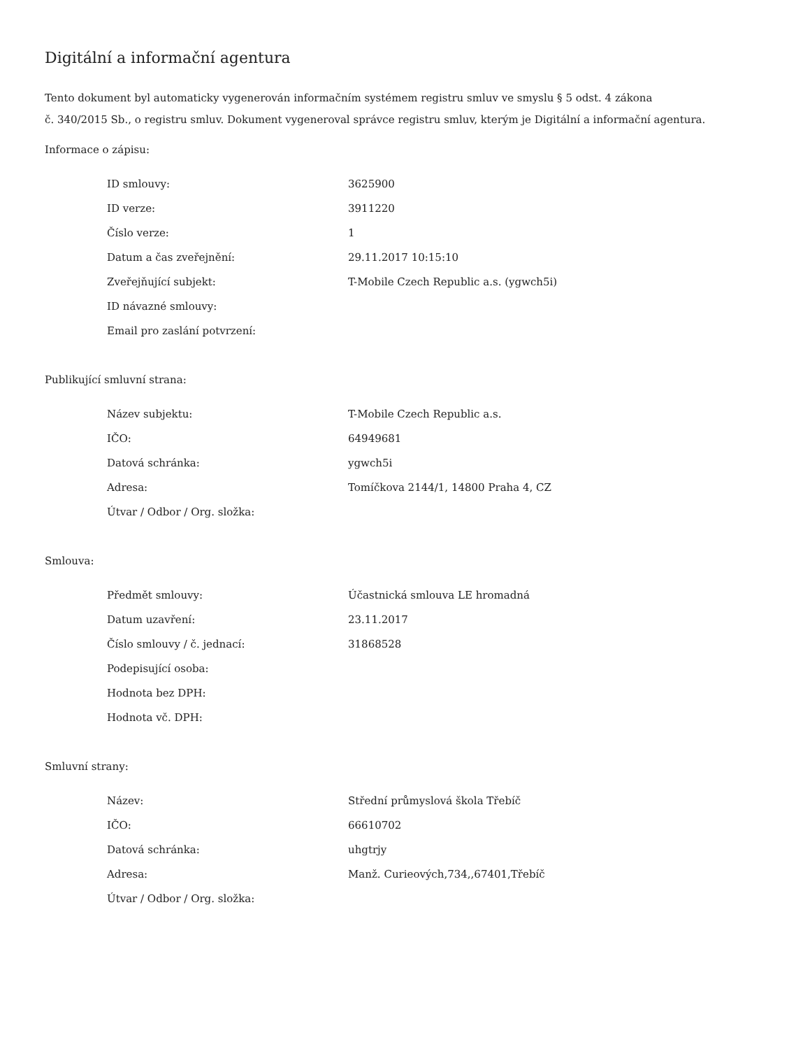Digitální a informační agentura
Tento dokument byl automaticky vygenerován informačním systémem registru smluv ve smyslu § 5 odst. 4 zákona
č. 340/2015 Sb., o registru smluv. Dokument vygeneroval správce registru smluv, kterým je Digitální a informační agentura.
Informace o zápisu:
| ID smlouvy: | 3625900 |
| ID verze: | 3911220 |
| Číslo verze: | 1 |
| Datum a čas zveřejnění: | 29.11.2017 10:15:10 |
| Zveřejňující subjekt: | T-Mobile Czech Republic a.s. (ygwch5i) |
| ID návazné smlouvy: | |
| Email pro zaslání potvrzení: | |
Publikující smluvní strana:
| Název subjektu: | T-Mobile Czech Republic a.s. |
| IČO: | 64949681 |
| Datová schránka: | ygwch5i |
| Adresa: | Tomíčkova 2144/1, 14800 Praha 4, CZ |
| Útvar / Odbor / Org. složka: | |
Smlouva:
| Předmět smlouvy: | Účastnická smlouva LE hromadná |
| Datum uzavření: | 23.11.2017 |
| Číslo smlouvy / č. jednací: | 31868528 |
| Podepisující osoba: | |
| Hodnota bez DPH: | |
| Hodnota vč. DPH: | |
Smluvní strany:
| Název: | Střední průmyslová škola Třebíč |
| IČO: | 66610702 |
| Datová schránka: | uhgtrjy |
| Adresa: | Manž. Curieových,734,,67401,Třebíč |
| Útvar / Odbor / Org. složka: | |